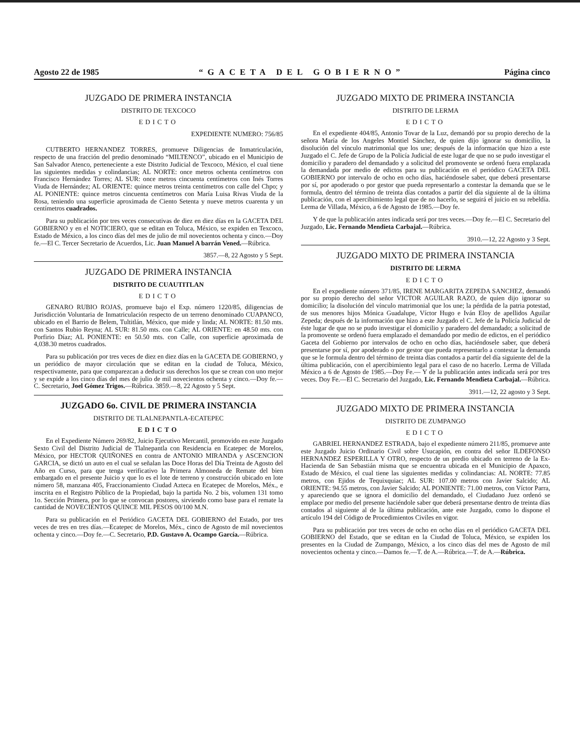Agosto 22 de 1985 “GACETA DEL GOBIERNO” Página cinco
JUZGADO DE PRIMERA INSTANCIA
DISTRITO DE TEXCOCO
EDICTO
EXPEDIENTE NUMERO: 756/85
CUTBERTO HERNANDEZ TORRES, promueve Diligencias de Inmatriculación, respecto de una fracción del predio denominado “MILTENCO”, ubicado en el Municipio de San Salvador Atenco, perteneciente a este Distrito Judicial de Texcoco, México, el cual tiene las siguientes medidas y colindancias; AL NORTE: once metros ochenta centímetros con Francisco Hernández Torres; AL SUR: once metros cincuenta centímetros con Inés Torres Viuda de Hernández; AL ORIENTE: quince metros treinta centímetros con calle del Chpo; y AL PONIENTE: quince metros cincuenta centímetros con María Luisa Rivas Viuda de la Rosa, teniendo una superficie aproximada de Ciento Setenta y nueve metros cuarenta y un centímetros cuadrados.
Para su publicación por tres veces consecutivas de diez en diez días en la GACETA DEL GOBIERNO y en el NOTICIERO, que se editan en Toluca, México, se expiden en Texcoco, Estado de México, a los cinco días del mes de julio de mil novecientos ochenta y cinco.—Doy fe.—El C. Tercer Secretario de Acuerdos, Lic. Juan Manuel A barrán Vened.—Rúbrica.
3857.—8, 22 Agosto y 5 Sept.
JUZGADO DE PRIMERA INSTANCIA
DISTRITO DE CUAUTITLAN
EDICTO
GENARO RUBIO ROJAS, promueve bajo el Exp. número 1220/85, diligencias de Jurisdicción Voluntaria de Inmatriculación respecto de un terreno denominado CUAPANCO, ubicado en el Barrio de Belem, Tultitlán, México, que mide y linda; AL NORTE: 81.50 mts. con Santos Rubio Reyna; AL SUR: 81.50 mts. con Calle; AL ORIENTE: en 48.50 mts. con Porfirio Díaz; AL PONIENTE: en 50.50 mts. con Calle, con superficie aproximada de 4,038.30 metros cuadrados.
Para su publicación por tres veces de diez en diez días en la GACETA DE GOBIERNO, y un periódico de mayor circulación que se editan en la ciudad de Toluca, México, respectivamente, para que comparezcan a deducir sus derechos los que se crean con uno mejor y se expide a los cinco días del mes de julio de mil novecientos ochenta y cinco.—Doy fe.—C. Secretario, Joel Gómez Trigos.—Rúbrica. 3859.—8, 22 Agosto y 5 Sept.
JUZGADO 6o. CIVIL DE PRIMERA INSTANCIA
DISTRITO DE TLALNEPANTLA-ECATEPEC
EDICTO
En el Expediente Número 269/82, Juicio Ejecutivo Mercantil, promovido en este Juzgado Sexto Civil del Distrito Judicial de Tlalnepantla con Residencia en Ecatepec de Morelos, México, por HECTOR QUIÑONES en contra de ANTONIO MIRANDA y ASCENCION GARCIA, se dictó un auto en el cual se señalan las Doce Horas del Día Treinta de Agosto del Año en Curso, para que tenga verificativo la Primera Almoneda de Remate del bien embargado en el presente Juicio y que lo es el lote de terreno y construcción ubicado en lote número 58, manzana 405, Fraccionamiento Ciudad Azteca en Ecatepec de Morelos, Méx., e inscrita en el Registro Público de la Propiedad, bajo la partida No. 2 bis, volumen 131 tomo 1o. Sección Primera, por lo que se convocan postores, sirviendo como base para el remate la cantidad de NOVECIENTOS QUINCE MIL PESOS 00/100 M.N.
Para su publicación en el Periódico GACETA DEL GOBIERNO del Estado, por tres veces de tres en tres días.—Ecatepec de Morelos, Méx., cinco de Agosto de mil novecientos ochenta y cinco.—Doy fe.—C. Secretario, P.D. Gustavo A. Ocampo García.—Rúbrica.
JUZGADO MIXTO DE PRIMERA INSTANCIA
DISTRITO DE LERMA
EDICTO
En el expediente 404/85, Antonio Tovar de la Luz, demandó por su propio derecho de la señora María de los Angeles Montiel Sánchez, de quien dijo ignorar su domicilio, la disolución del vínculo matrimonial que los une; después de la información que hizo a este Juzgado el C. Jefe de Grupo de la Policía Judicial de este lugar de que no se pudo investigar el domicilio y paradero del demandado y a solicitud del promovente se ordenó fuera emplazada la demandada por medio de edictos para su publicación en el periódico GACETA DEL GOBIERNO por intervalo de ocho en ocho días, haciéndosele saber, que deberá presentarse por sí, por apoderado o por gestor que pueda representarlo a contestar la demanda que se le formula, dentro del término de treinta días contados a partir del día siguiente al de la última publicación, con el apercibimiento legal que de no hacerlo, se seguirá el juicio en su rebeldía. Lerma de Villada, México, a 6 de Agosto de 1985.—Doy fe.
Y de que la publicación antes indicada será por tres veces.—Doy fe.—El C. Secretario del Juzgado, Lic. Fernando Mendieta Carbajal.—Rúbrica.
3910.—12, 22 Agosto y 3 Sept.
JUZGADO MIXTO DE PRIMERA INSTANCIA
DISTRITO DE LERMA
EDICTO
En el expediente número 371/85, IRENE MARGARITA ZEPEDA SANCHEZ, demandó por su propio derecho del señor VICTOR AGUILAR RAZO, de quien dijo ignorar su domicilio; la disolución del vínculo matrimonial que los une; la pérdida de la patria potestad, de sus menores hijos Mónica Guadalupe, Víctor Hugo e Iván Eloy de apellidos Aguilar Zepeda; después de la información que hizo a este Juzgado el C. Jefe de la Policía Judicial de éste lugar de que no se pudo investigar el domicilio y paradero del demandado; a solicitud de la promovente se ordenó fuera emplazado el demandado por medio de edictos, en el periódico Gaceta del Gobierno por intervalos de ocho en ocho días, haciéndosele saber, que deberá presentarse por sí, por apoderado o por gestor que pueda representarlo a contestar la demanda que se le formula dentro del término de treinta días contados a partir del día siguiente del de la última publicación, con el apercibimiento legal para el caso de no hacerlo. Lerma de Villada México a 6 de Agosto de 1985.—Doy Fe.— Y de la publicación antes indicada será por tres veces. Doy Fe.—El C. Secretario del Juzgado, Lic. Fernando Mendieta Carbajal.—Rúbrica.
3911.—12, 22 agosto y 3 Sept.
JUZGADO MIXTO DE PRIMERA INSTANCIA
DISTRITO DE ZUMPANGO
EDICTO
GABRIEL HERNANDEZ ESTRADA, bajo el expediente número 211/85, promueve ante este Juzgado Juicio Ordinario Civil sobre Usucapión, en contra del señor ILDEFONSO HERNANDEZ ESPERILLA Y OTRO, respecto de un predio ubicado en terreno de la Ex-Hacienda de San Sebastián misma que se encuentra ubicada en el Municipio de Apaxco, Estado de México, el cual tiene las siguientes medidas y colindancias: AL NORTE: 77.85 metros, con Ejidos de Tequixquiac; AL SUR: 107.00 metros con Javier Salcido; AL ORIENTE: 94.55 metros, con Javier Salcido; AL PONIENTE: 71.00 metros, con Víctor Parra, y apareciendo que se ignora el domicilio del demandado, el Ciudadano Juez ordenó se emplace por medio del presente haciéndole saber que deberá presentarse dentro de treinta días contados al siguiente al de la última publicación, ante este Juzgado, como lo dispone el artículo 194 del Código de Procedimientos Civiles en vigor.
Para su publicación por tres veces de ocho en ocho días en el periódico GACETA DEL GOBIERNO del Estado, que se editan en la Ciudad de Toluca, México, se expiden los presentes en la Ciudad de Zumpango, México, a los cinco días del mes de Agosto de mil novecientos ochenta y cinco.—Damos fe.—T. de A.—Rúbrica.—T. de A.—Rúbrica.